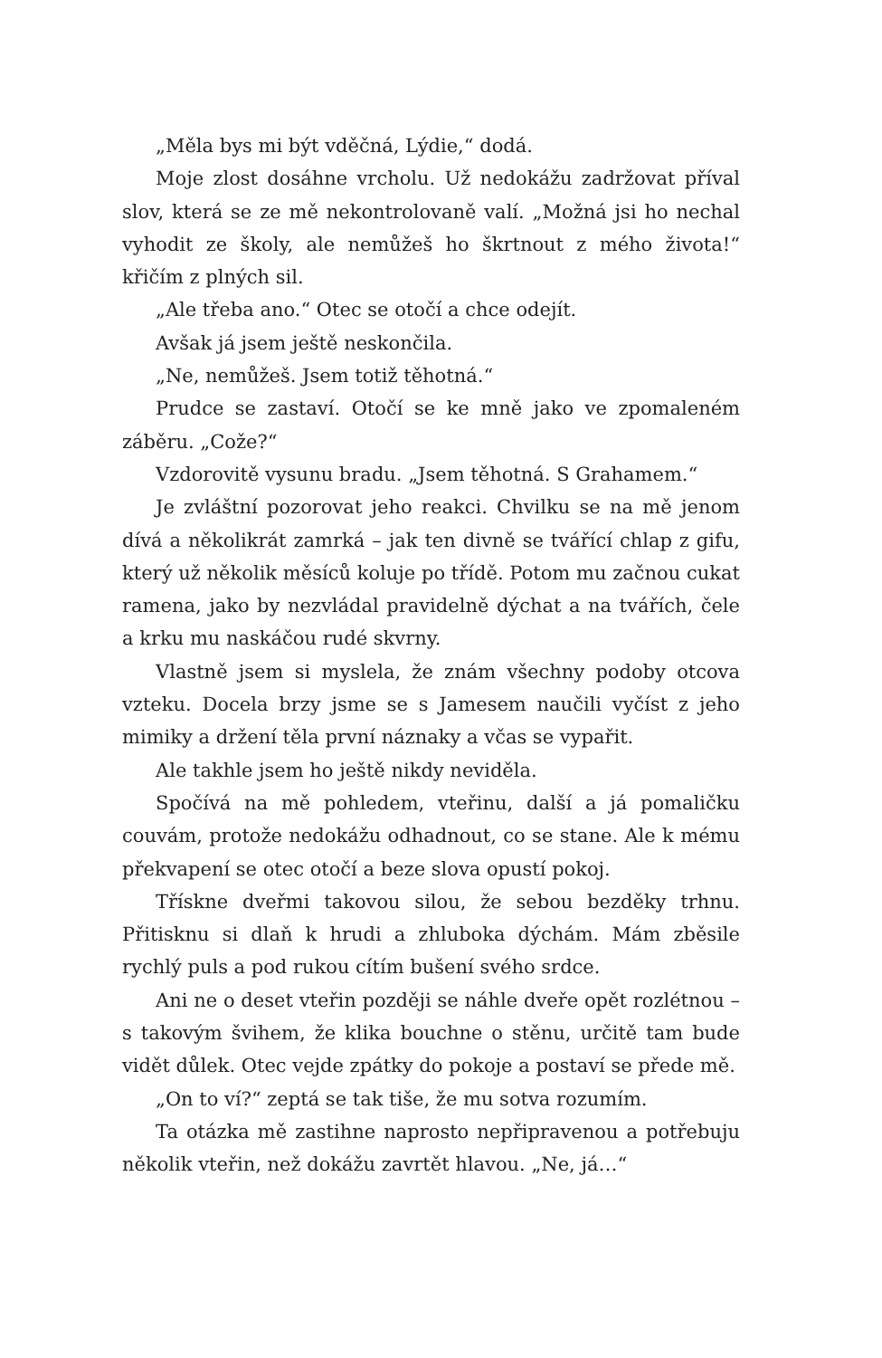„Měla bys mi být vděčná, Lýdie,“ dodá.
Moje zlost dosáhne vrcholu. Už nedokážu zadržovat příval slov, která se ze mě nekontrolovaně valí. „Možná jsi ho nechal vyhodit ze školy, ale nemůžeš ho škrtnout z mého života!“ křičím z plných sil.
„Ale třeba ano.“ Otec se otočí a chce odejít.
Avšak já jsem ještě neskončila.
„Ne, nemůžeš. Jsem totiž těhotná.“
Prudce se zastaví. Otočí se ke mně jako ve zpomaleném záběru. „Cože?“
Vzdorovitě vysunu bradu. „Jsem těhotná. S Grahamem.“
Je zvláštní pozorovat jeho reakci. Chvilku se na mě jenom dívá a několikrát zamrká – jak ten divně se tvářící chlap z gifu, který už několik měsíců koluje po třídě. Potom mu začnou cukat ramena, jako by nezvládal pravidelně dýchat a na tvářích, čele a krku mu naskáčou rudé skvrny.
Vlastně jsem si myslela, že znám všechny podoby otcova vzteku. Docela brzy jsme se s Jamesem naučili vyčíst z jeho mimiky a držení těla první náznaky a včas se vypařit.
Ale takhle jsem ho ještě nikdy neviděla.
Spočívá na mě pohledem, vteřinu, další a já pomaličku couvám, protože nedokážu odhadnout, co se stane. Ale k mému překvapení se otec otočí a beze slova opustí pokoj.
Třískne dveřmi takovou silou, že sebou bezděky trhnu. Přitisknu si dlaň k hrudi a zhluboka dýchám. Mám zběsile rychlý puls a pod rukou cítím bušení svého srdce.
Ani ne o deset vteřin později se náhle dveře opět rozlétnou – s takovým švihem, že klika bouchne o stěnu, určitě tam bude vidět důlek. Otec vejde zpátky do pokoje a postaví se přede mě.
„On to ví?“ zeptá se tak tiše, že mu sotva rozumím.
Ta otázka mě zastihne naprosto nepřipravenou a potřebuju několik vteřin, než dokážu zavrtět hlavou. „Ne, já…“